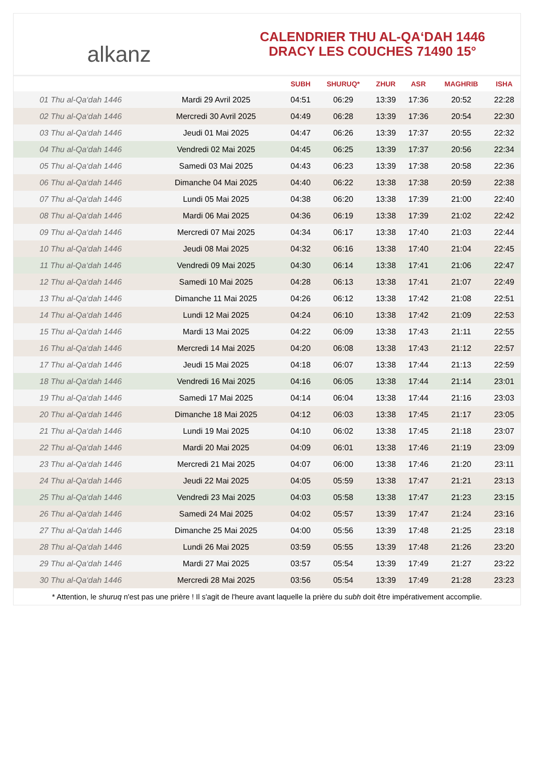alkanz
CALENDRIER THU AL-QA‘DAH 1446
DRACY LES COUCHES 71490 15°
| | | SUBH | SHURUQ* | ZHUR | ASR | MAGHRIB | ISHA |
| --- | --- | --- | --- | --- | --- | --- | --- |
| 01 Thu al-Qa‘dah 1446 | Mardi 29 Avril 2025 | 04:51 | 06:29 | 13:39 | 17:36 | 20:52 | 22:28 |
| 02 Thu al-Qa‘dah 1446 | Mercredi 30 Avril 2025 | 04:49 | 06:28 | 13:39 | 17:36 | 20:54 | 22:30 |
| 03 Thu al-Qa‘dah 1446 | Jeudi 01 Mai 2025 | 04:47 | 06:26 | 13:39 | 17:37 | 20:55 | 22:32 |
| 04 Thu al-Qa‘dah 1446 | Vendredi 02 Mai 2025 | 04:45 | 06:25 | 13:39 | 17:37 | 20:56 | 22:34 |
| 05 Thu al-Qa‘dah 1446 | Samedi 03 Mai 2025 | 04:43 | 06:23 | 13:39 | 17:38 | 20:58 | 22:36 |
| 06 Thu al-Qa‘dah 1446 | Dimanche 04 Mai 2025 | 04:40 | 06:22 | 13:38 | 17:38 | 20:59 | 22:38 |
| 07 Thu al-Qa‘dah 1446 | Lundi 05 Mai 2025 | 04:38 | 06:20 | 13:38 | 17:39 | 21:00 | 22:40 |
| 08 Thu al-Qa‘dah 1446 | Mardi 06 Mai 2025 | 04:36 | 06:19 | 13:38 | 17:39 | 21:02 | 22:42 |
| 09 Thu al-Qa‘dah 1446 | Mercredi 07 Mai 2025 | 04:34 | 06:17 | 13:38 | 17:40 | 21:03 | 22:44 |
| 10 Thu al-Qa‘dah 1446 | Jeudi 08 Mai 2025 | 04:32 | 06:16 | 13:38 | 17:40 | 21:04 | 22:45 |
| 11 Thu al-Qa‘dah 1446 | Vendredi 09 Mai 2025 | 04:30 | 06:14 | 13:38 | 17:41 | 21:06 | 22:47 |
| 12 Thu al-Qa‘dah 1446 | Samedi 10 Mai 2025 | 04:28 | 06:13 | 13:38 | 17:41 | 21:07 | 22:49 |
| 13 Thu al-Qa‘dah 1446 | Dimanche 11 Mai 2025 | 04:26 | 06:12 | 13:38 | 17:42 | 21:08 | 22:51 |
| 14 Thu al-Qa‘dah 1446 | Lundi 12 Mai 2025 | 04:24 | 06:10 | 13:38 | 17:42 | 21:09 | 22:53 |
| 15 Thu al-Qa‘dah 1446 | Mardi 13 Mai 2025 | 04:22 | 06:09 | 13:38 | 17:43 | 21:11 | 22:55 |
| 16 Thu al-Qa‘dah 1446 | Mercredi 14 Mai 2025 | 04:20 | 06:08 | 13:38 | 17:43 | 21:12 | 22:57 |
| 17 Thu al-Qa‘dah 1446 | Jeudi 15 Mai 2025 | 04:18 | 06:07 | 13:38 | 17:44 | 21:13 | 22:59 |
| 18 Thu al-Qa‘dah 1446 | Vendredi 16 Mai 2025 | 04:16 | 06:05 | 13:38 | 17:44 | 21:14 | 23:01 |
| 19 Thu al-Qa‘dah 1446 | Samedi 17 Mai 2025 | 04:14 | 06:04 | 13:38 | 17:44 | 21:16 | 23:03 |
| 20 Thu al-Qa‘dah 1446 | Dimanche 18 Mai 2025 | 04:12 | 06:03 | 13:38 | 17:45 | 21:17 | 23:05 |
| 21 Thu al-Qa‘dah 1446 | Lundi 19 Mai 2025 | 04:10 | 06:02 | 13:38 | 17:45 | 21:18 | 23:07 |
| 22 Thu al-Qa‘dah 1446 | Mardi 20 Mai 2025 | 04:09 | 06:01 | 13:38 | 17:46 | 21:19 | 23:09 |
| 23 Thu al-Qa‘dah 1446 | Mercredi 21 Mai 2025 | 04:07 | 06:00 | 13:38 | 17:46 | 21:20 | 23:11 |
| 24 Thu al-Qa‘dah 1446 | Jeudi 22 Mai 2025 | 04:05 | 05:59 | 13:38 | 17:47 | 21:21 | 23:13 |
| 25 Thu al-Qa‘dah 1446 | Vendredi 23 Mai 2025 | 04:03 | 05:58 | 13:38 | 17:47 | 21:23 | 23:15 |
| 26 Thu al-Qa‘dah 1446 | Samedi 24 Mai 2025 | 04:02 | 05:57 | 13:39 | 17:47 | 21:24 | 23:16 |
| 27 Thu al-Qa‘dah 1446 | Dimanche 25 Mai 2025 | 04:00 | 05:56 | 13:39 | 17:48 | 21:25 | 23:18 |
| 28 Thu al-Qa‘dah 1446 | Lundi 26 Mai 2025 | 03:59 | 05:55 | 13:39 | 17:48 | 21:26 | 23:20 |
| 29 Thu al-Qa‘dah 1446 | Mardi 27 Mai 2025 | 03:57 | 05:54 | 13:39 | 17:49 | 21:27 | 23:22 |
| 30 Thu al-Qa‘dah 1446 | Mercredi 28 Mai 2025 | 03:56 | 05:54 | 13:39 | 17:49 | 21:28 | 23:23 |
* Attention, le shuruq n'est pas une prière ! Il s'agit de l'heure avant laquelle la prière du subh doit être impérativement accomplie.